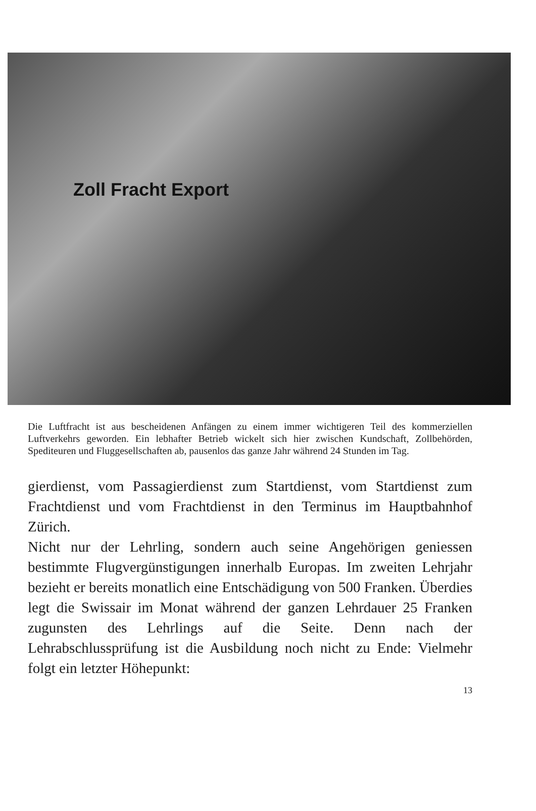Zoll Fracht Export
Die Luftfracht ist aus bescheidenen Anfängen zu einem immer wichtigeren Teil des kommerziellen Luftverkehrs geworden. Ein lebhafter Betrieb wickelt sich hier zwischen Kundschaft, Zollbehörden, Spediteuren und Fluggesellschaften ab, pausenlos das ganze Jahr während 24 Stunden im Tag.
gierdienst, vom Passagierdienst zum Startdienst, vom Startdienst zum Frachtdienst und vom Frachtdienst in den Terminus im Hauptbahnhof Zürich.
Nicht nur der Lehrling, sondern auch seine Angehörigen geniessen bestimmte Flugvergünstigungen innerhalb Europas. Im zweiten Lehrjahr bezieht er bereits monatlich eine Entschädigung von 500 Franken. Überdies legt die Swissair im Monat während der ganzen Lehrdauer 25 Franken zugunsten des Lehrlings auf die Seite. Denn nach der Lehrabschlussprüfung ist die Ausbildung noch nicht zu Ende: Vielmehr folgt ein letzter Höhepunkt:
13